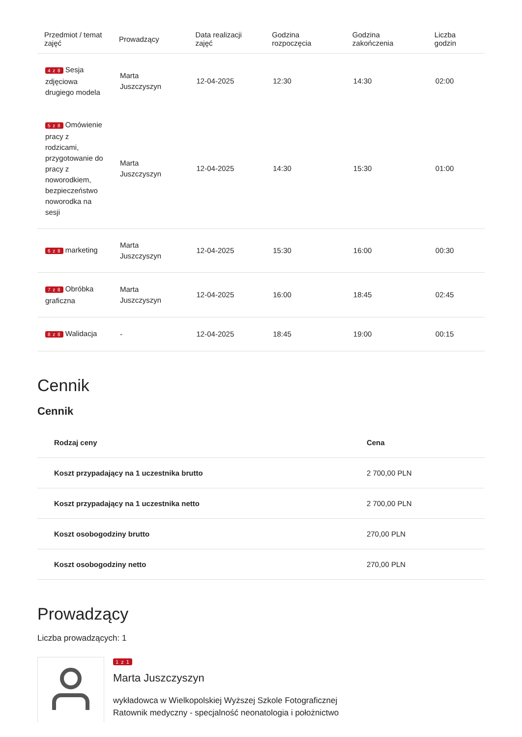| Przedmiot / temat zajęć | Prowadzący | Data realizacji zajęć | Godzina rozpoczęcia | Godzina zakończenia | Liczba godzin |
| --- | --- | --- | --- | --- | --- |
| 4 z 8 Sesja zdjęciowa drugiego modela | Marta Juszczyszyn | 12-04-2025 | 12:30 | 14:30 | 02:00 |
| 5 z 8 Omówienie pracy z rodzicami, przygotowanie do pracy z noworodkiem, bezpieczeństwo noworodka na sesji | Marta Juszczyszyn | 12-04-2025 | 14:30 | 15:30 | 01:00 |
| 6 z 8 marketing | Marta Juszczyszyn | 12-04-2025 | 15:30 | 16:00 | 00:30 |
| 7 z 8 Obróbka graficzna | Marta Juszczyszyn | 12-04-2025 | 16:00 | 18:45 | 02:45 |
| 8 z 8 Walidacja | - | 12-04-2025 | 18:45 | 19:00 | 00:15 |
Cennik
Cennik
| Rodzaj ceny | Cena |
| --- | --- |
| Koszt przypadający na 1 uczestnika brutto | 2 700,00 PLN |
| Koszt przypadający na 1 uczestnika netto | 2 700,00 PLN |
| Koszt osobogodziny brutto | 270,00 PLN |
| Koszt osobogodziny netto | 270,00 PLN |
Prowadzący
Liczba prowadzących: 1
1 z 1
Marta Juszczyszyn
wykładowca w Wielkopolskiej Wyższej Szkole Fotograficznej
Ratownik medyczny - specjalność neonatologia i położnictwo